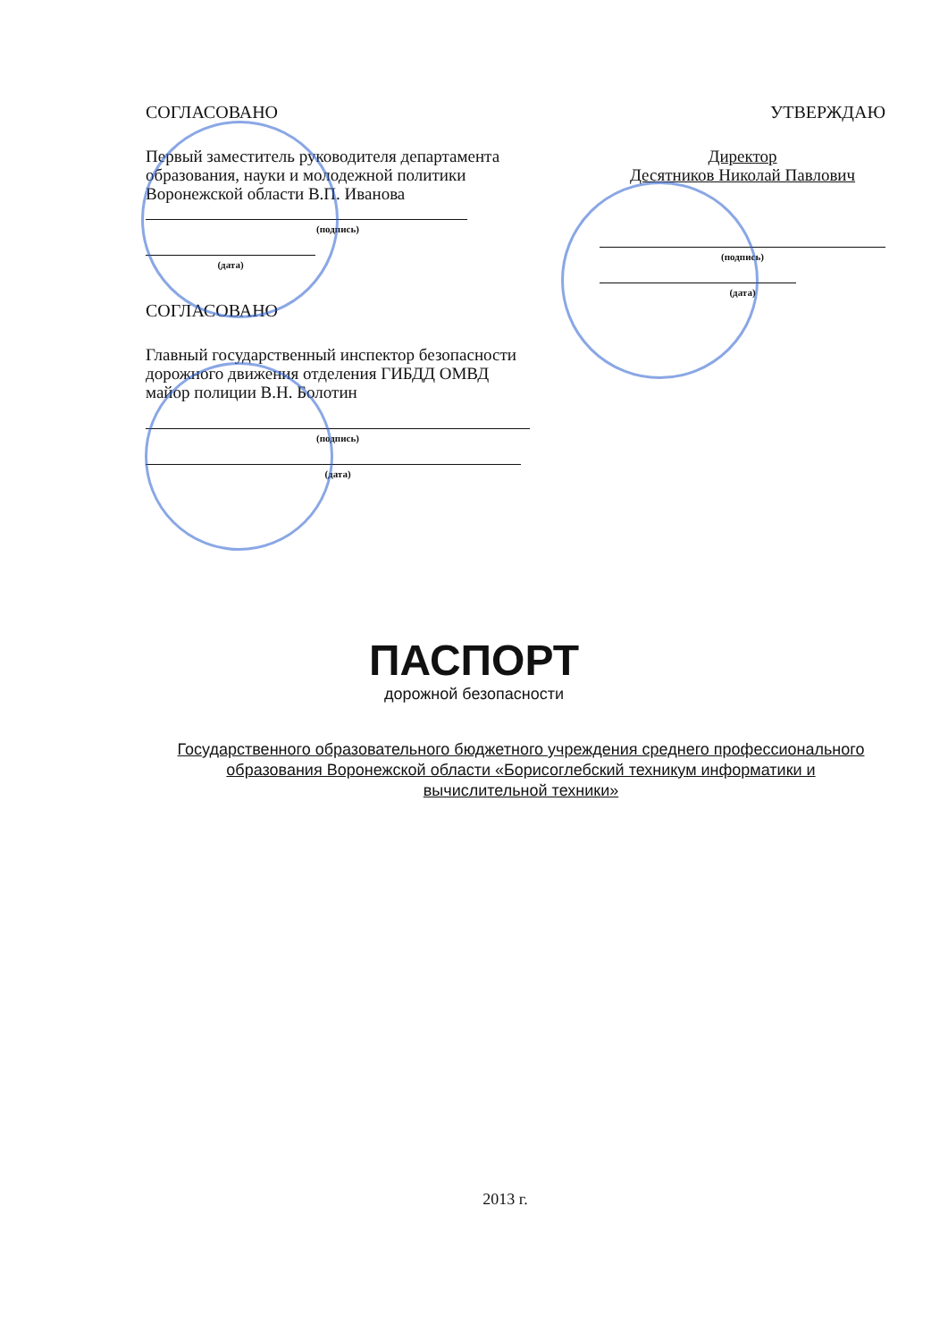СОГЛАСОВАНО
Первый заместитель руководителя департамента образования, науки и молодежной политики Воронежской области В.П. Иванова
(подпись)
(дата)
СОГЛАСОВАНО
Главный государственный инспектор безопасности дорожного движения отделения ГИБДД ОМВД майор полиции В.Н. Болотин
(подпись)
(дата)
УТВЕРЖДАЮ
Директор
Десятников Николай Павлович
(подпись)
(дата)
ПАСПОРТ
дорожной безопасности
Государственного образовательного бюджетного учреждения среднего профессионального образования Воронежской области «Борисоглебский техникум информатики и вычислительной техники»
2013 г.